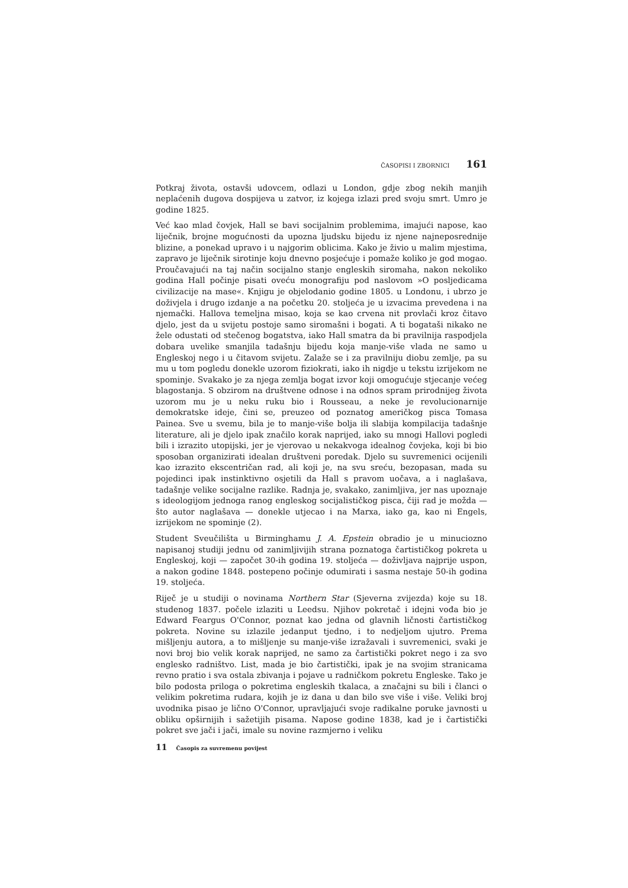ČASOPISI I ZBORNICI 161
Potkraj života, ostavši udovcem, odlazi u London, gdje zbog nekih manjih neplaćenih dugova dospijeva u zatvor, iz kojega izlazi pred svoju smrt. Umro je godine 1825.
Već kao mlad čovjek, Hall se bavi socijalnim problemima, imajući napose, kao liječnik, brojne mogućnosti da upozna ljudsku bijedu iz njene najneposrednije blizine, a ponekad upravo i u najgorim oblicima. Kako je živio u malim mjestima, zapravo je liječnik sirotinje koju dnevno posjećuje i pomaže koliko je god mogao. Proučavajući na taj način socijalno stanje engleskih siromaha, nakon nekoliko godina Hall počinje pisati oveću monografiju pod naslovom »O posljedicama civilizacije na mase«. Knjigu je objelodanio godine 1805. u Londonu, i ubrzo je doživjela i drugo izdanje a na početku 20. stoljeća je u izvacima prevedena i na njemački. Hallova temeljna misao, koja se kao crvena nit provlači kroz čitavo djelo, jest da u svijetu postoje samo siromašni i bogati. A ti bogataši nikako ne žele odustati od stečenog bogatstva, iako Hall smatra da bi pravilnija raspodjela dobara uvelike smanjila tadašnju bijedu koja manje-više vlada ne samo u Engleskoj nego i u čitavom svijetu. Zalaže se i za pravilniju diobu zemlje, pa su mu u tom pogledu donekle uzorom fiziokrati, iako ih nigdje u tekstu izrijekom ne spominje. Svakako je za njega zemlja bogat izvor koji omogućuje stjecanje većeg blagostanja. S obzirom na društvene odnose i na odnos spram prirodnijeg života uzorom mu je u neku ruku bio i Rousseau, a neke je revolucionarnije demokratske ideje, čini se, preuzeo od poznatog američkog pisca Tomasa Painea. Sve u svemu, bila je to manje-više bolja ili slabija kompilacija tadašnje literature, ali je djelo ipak značilo korak naprijed, iako su mnogi Hallovi pogledi bili i izrazito utopijski, jer je vjerovao u nekakvoga idealnog čovjeka, koji bi bio sposoban organizirati idealan društveni poredak. Djelo su suvremenici ocijenili kao izrazito ekscentričan rad, ali koji je, na svu sreću, bezopasan, mada su pojedinci ipak instinktivno osjetili da Hall s pravom uočava, a i naglašava, tadašnje velike socijalne razlike. Radnja je, svakako, zanimljiva, jer nas upoznaje s ideologijom jednoga ranog engleskog socijalističkog pisca, čiji rad je možda — što autor naglašava — donekle utjecao i na Marxa, iako ga, kao ni Engels, izrijekom ne spominje (2).
Student Sveučilišta u Birminghamu J. A. Epstein obradio je u minuciozno napisanoj studiji jednu od zanimljivijih strana poznatoga čartističkog pokreta u Engleskoj, koji — započet 30-ih godina 19. stoljeća — doživljava najprije uspon, a nakon godine 1848. postepeno počinje odumirati i sasma nestaje 50-ih godina 19. stoljeća.
Riječ je u studiji o novinama Northern Star (Sjeverna zvijezda) koje su 18. studenog 1837. počele izlaziti u Leedsu. Njihov pokretač i idejni vođa bio je Edward Feargus O'Connor, poznat kao jedna od glavnih ličnosti čartističkog pokreta. Novine su izlazile jedanput tjedno, i to nedjeljom ujutro. Prema mišljenju autora, a to mišljenje su manje-više izražavali i suvremenici, svaki je novi broj bio velik korak naprijed, ne samo za čartistički pokret nego i za svo englesko radništvo. List, mada je bio čartistički, ipak je na svojim stranicama revno pratio i sva ostala zbivanja i pojave u radničkom pokretu Engleske. Tako je bilo podosta priloga o pokretima engleskih tkalaca, a značajni su bili i članci o velikim pokretima rudara, kojih je iz dana u dan bilo sve više i više. Veliki broj uvodnika pisao je lično O'Connor, upravljajući svoje radikalne poruke javnosti u obliku opširnijih i sažetijih pisama. Napose godine 1838, kad je i čartistički pokret sve jači i jači, imale su novine razmjerno i veliku
11 Časopis za suvremenu povijest